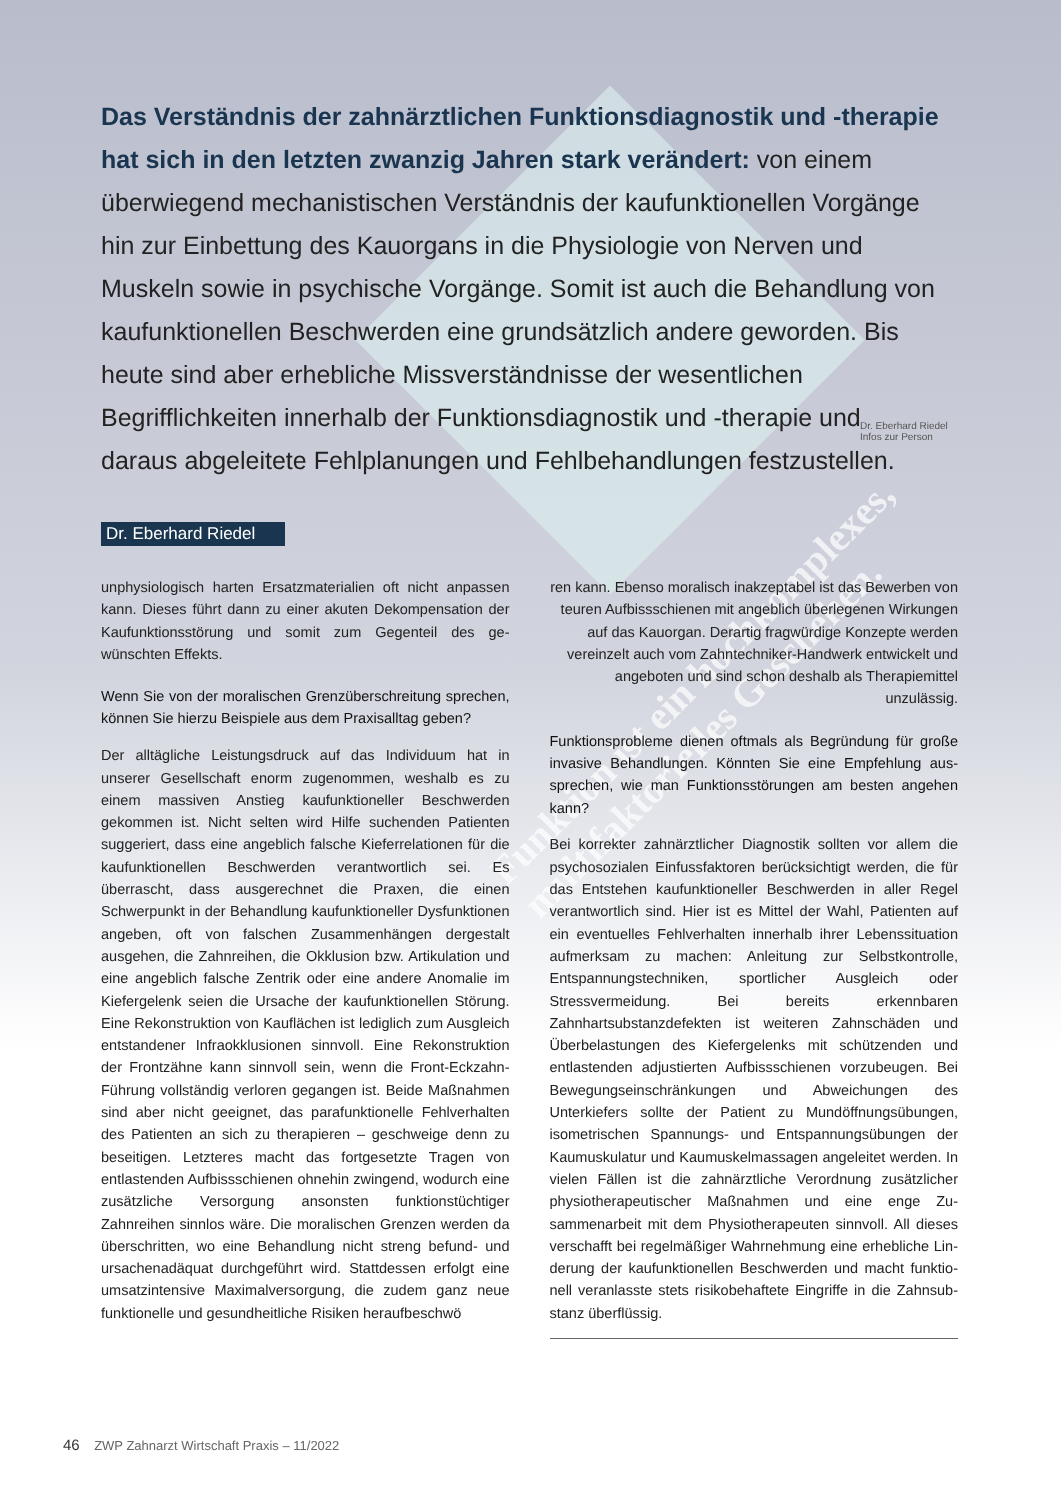Das Verständnis der zahnärztlichen Funktions­diagnostik und -therapie hat sich in den letzten zwanzig Jahren stark verändert: von einem überwiegend mechanistischen Verständnis der kaufunktionellen Vorgänge hin zur Einbettung des Kauorgans in die Physiologie von Nerven und Muskeln sowie in psychische Vorgänge. Somit ist auch die Behandlung von kaufunktionellen Beschwerden eine grundsätzlich andere geworden. Bis heute sind aber erhebliche Missverständnisse der wesentlichen Begrifflichkeiten innerhalb der Funktionsdiagnostik und -therapie und daraus abgeleitete Fehlplanungen und Fehlbehandlungen festzustellen.
Dr. Eberhard Riedel
Infos zur Person
Dr. Eberhard Riedel
Funktion ist ein hochkomplexes, multifaktorielles Geschehen.
unphysiologisch harten Ersatz­materialien oft nicht anpassen kann. Dieses führt dann zu einer aku­ten Dekompensation der Kaufunktions­störung und somit zum Gegenteil des ge­wünschten Effekts.
Wenn Sie von der moralischen Grenzüberschreitung sprechen, können Sie hierzu Beispiele aus dem Praxis­alltag geben?
Der alltägliche Leistungsdruck auf das Individuum hat in unserer Gesellschaft enorm zugenommen, weshalb es zu einem massi­ven Anstieg kaufunktioneller Beschwerden gekommen ist. Nicht selten wird Hilfe suchenden Patienten suggeriert, dass eine angeblich falsche Kieferrelationen für die kaufunktionellen Be­schwerden verantwortlich sei. Es überrascht, dass ausgerech­net die Praxen, die einen Schwerpunkt in der Behandlung kau­funktioneller Dysfunktionen angeben, oft von falschen Zusam­menhängen dergestalt ausgehen, die Zahnreihen, die Okklusion bzw. Artikulation und eine angeblich falsche Zentrik oder eine andere Anomalie im Kiefergelenk seien die Ursache der kau­funktionellen Störung. Eine Rekonstruktion von Kauflächen ist lediglich zum Ausgleich entstandener Infraokklusionen sinnvoll. Eine Rekonstruktion der Frontzähne kann sinnvoll sein, wenn die Front-Eckzahn-Führung vollständig verloren gegangen ist. Beide Maßnahmen sind aber nicht geeignet, das parafunktio­nelle Fehlverhalten des Patienten an sich zu therapieren – ge­schweige denn zu beseitigen. Letzteres macht das fortgesetzte Tragen von entlastenden Aufbissschienen ohnehin zwingend, wodurch eine zusätzliche Versorgung ansonsten funktions­tüchtiger Zahnreihen sinnlos wäre. Die moralischen Grenzen werden da überschritten, wo eine Behandlung nicht streng be­fund- und ursachenadäquat durchgeführt wird. Stattdessen er­folgt eine umsatzintensive Maximalversorgung, die zudem ganz neue funktionelle und gesundheitliche Risiken heraufbeschwö­
ren kann. Ebenso moralisch in­akzeptabel ist das Bewerben von teuren Aufbissschienen mit angeblich überlegenen Wirkungen auf das Kau­organ. Derartig fragwürdige Konzepte wer­den vereinzelt auch vom Zahntechniker-Hand­werk entwickelt und angeboten und sind schon deshalb als Therapiemittel unzulässig.
Funktionsprobleme dienen oftmals als Begründung für große invasive Behandlungen. Könnten Sie eine Empfehlung aus­sprechen, wie man Funktionsstörungen am besten angehen kann?
Bei korrekter zahnärztlicher Diagnostik sollten vor allem die psy­chosozialen Einfussfaktoren berücksichtigt werden, die für das Entstehen kaufunktioneller Beschwerden in aller Regel verant­wortlich sind. Hier ist es Mittel der Wahl, Patienten auf ein even­tuelles Fehlverhalten innerhalb ihrer Lebenssituation aufmerk­sam zu machen: Anleitung zur Selbstkontrolle, Entspannungs­techniken, sportlicher Ausgleich oder Stressvermeidung. Bei bereits erkennbaren Zahnhartsubstanzdefekten ist weiteren Zahnschäden und Überbelastungen des Kiefergelenks mit schützenden und entlastenden adjustierten Aufbissschienen vorzubeugen. Bei Bewegungseinschränkungen und Abwei­chungen des Unterkiefers sollte der Patient zu Mundöffnungs­übungen, isometrischen Spannungs- und Entspannungsübun­gen der Kaumuskulatur und Kaumuskelmassagen angeleitet werden. In vielen Fällen ist die zahnärztliche Verordnung zusätz­licher physiotherapeutischer Maßnahmen und eine enge Zu­sammenarbeit mit dem Physiotherapeuten sinnvoll. All dieses verschafft bei regelmäßiger Wahrnehmung eine erhebliche Lin­derung der kaufunktionellen Beschwerden und macht funktio­nell veranlasste stets risikobehaftete Eingriffe in die Zahnsub­stanz überflüssig.
46 ZWP Zahnarzt Wirtschaft Praxis – 11/2022